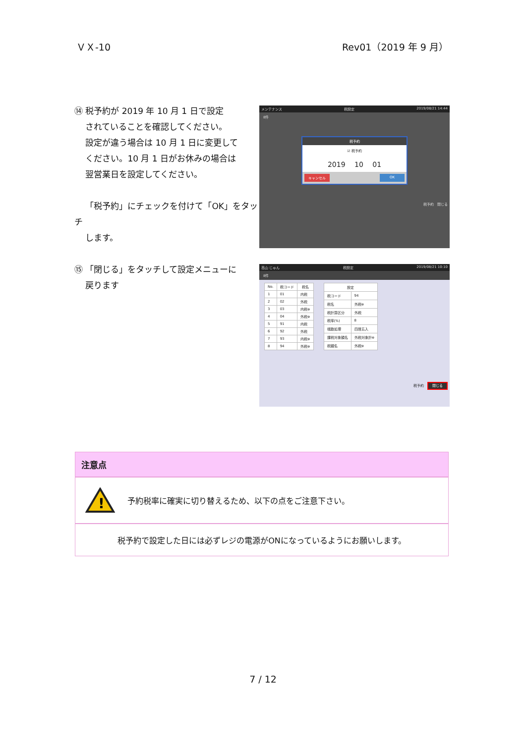ＶＸ-10 Rev01（2019 年 9 月）
⑭ 税予約が 2019 年 10 月 1 日で設定
　 されていることを確認してください。
　 設定が違う場合は 10 月 1 日に変更して
　 ください。10 月 1 日がお休みの場合は
　 翌営業日を設定してください。
　 「税予約」にチェックを付けて「OK」をタッチ
　 します。
メンテナンス 税設定 2019/08/21 14:44
8件
税予約
☑ 税予約
2019 　10　 01
キャンセル OK
税予約　閉じる
⑮ 「閉じる」をタッチして設定メニューに
　 戻ります
高山 じゅん 税設定 2019/08/21 10:10
8件
| No. | 税コード | 税名 |
| --- | --- | --- |
| 1 | 01 | 内税 |
| 2 | 02 | 外税 |
| 3 | 03 | 内税※ |
| 4 | 04 | 外税※ |
| 5 | 91 | 内税 |
| 6 | 92 | 外税 |
| 7 | 93 | 内税※ |
| 8 | 94 | 外税※ |
| 設定 | |
| --- | --- |
| 税コード | 94 |
| 税名 | 外税※ |
| 税計算区分 | 外税 |
| 税率(%) | 8 |
| 端数処理 | 四捨五入 |
| 課税対象額名 | 外税対象計※ |
| 税額名 | 外税※ |
税予約　閉じる
注意点
!
予約税率に確実に切り替えるため、以下の点をご注意下さい。
税予約で設定した日には必ずレジの電源がONになっているようにお願いします。
7 / 12